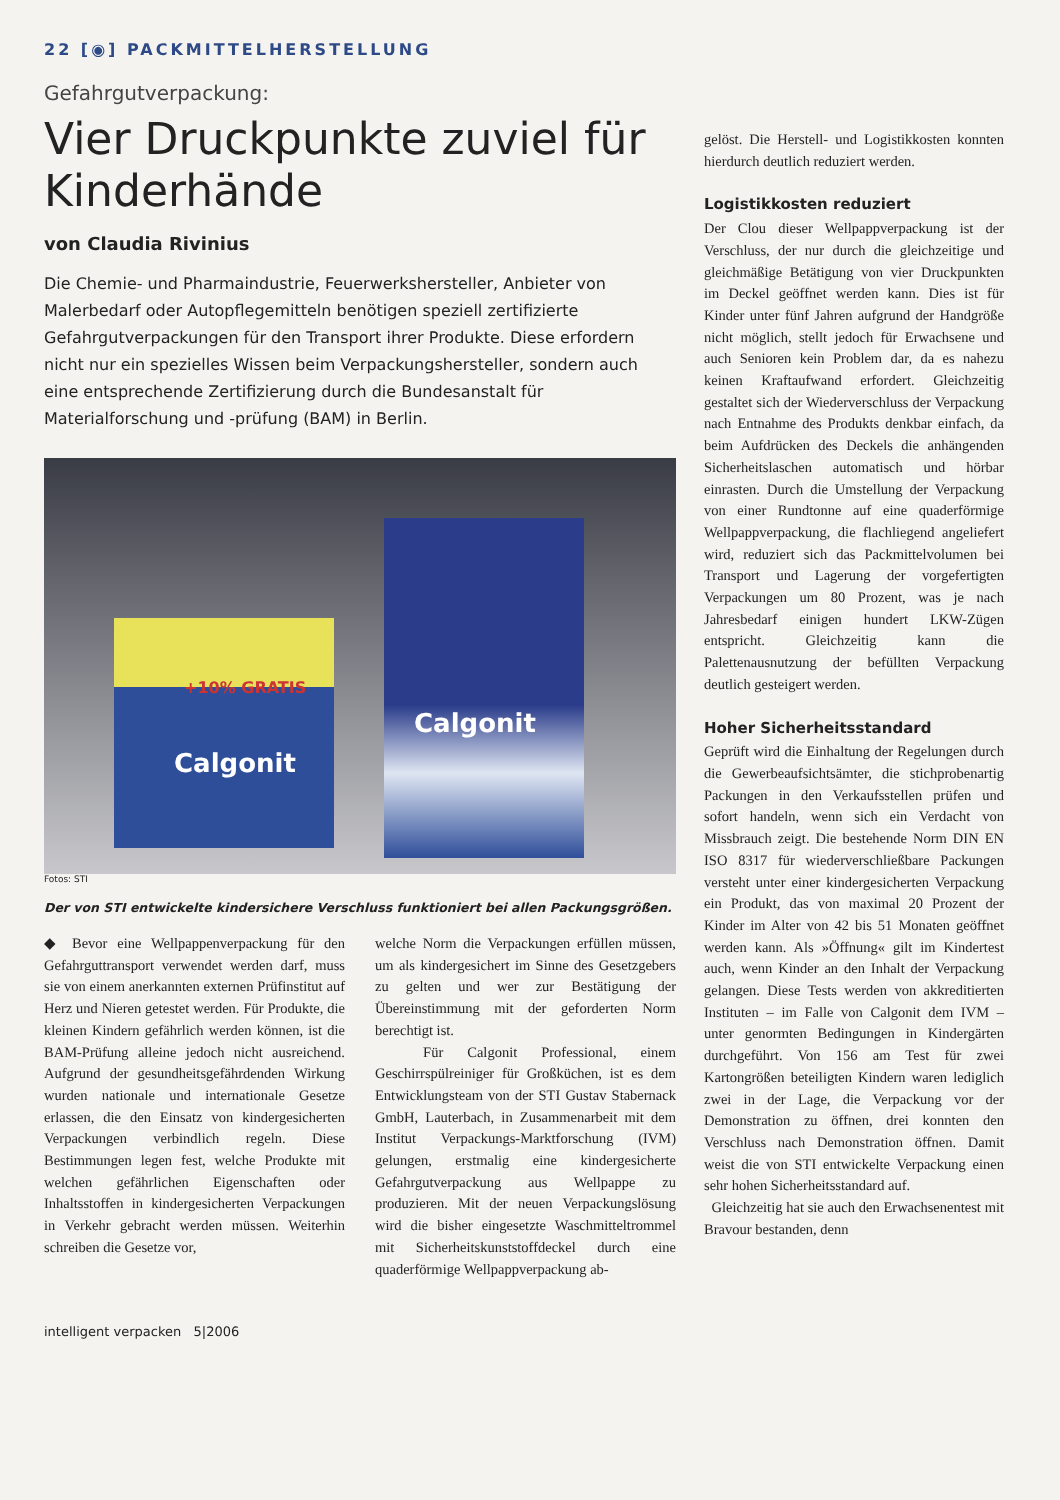22 [◉] PACKMITTELHERSTELLUNG
Gefahrgutverpackung:
Vier Druckpunkte zuviel für Kinderhände
von Claudia Rivinius
Die Chemie- und Pharmaindustrie, Feuerwerkshersteller, Anbieter von Malerbedarf oder Autopflegemitteln benötigen speziell zertifizierte Gefahrgutverpackungen für den Transport ihrer Produkte. Diese erfordern nicht nur ein spezielles Wissen beim Verpackungshersteller, sondern auch eine entsprechende Zertifizierung durch die Bundesanstalt für Materialforschung und -prüfung (BAM) in Berlin.
Calgonit
+10% GRATIS
Calgonit
Fotos: STI
Der von STI entwickelte kindersichere Verschluss funktioniert bei allen Packungsgrößen.
◆ Bevor eine Wellpappenverpackung für den Gefahrguttransport verwendet werden darf, muss sie von einem anerkannten externen Prüfinstitut auf Herz und Nieren getestet werden. Für Produkte, die kleinen Kindern gefährlich werden können, ist die BAM-Prüfung alleine jedoch nicht ausreichend. Aufgrund der gesundheitsgefährdenden Wirkung wurden nationale und internationale Gesetze erlassen, die den Einsatz von kindergesicherten Verpackungen verbindlich regeln. Diese Bestimmungen legen fest, welche Produkte mit welchen gefährlichen Eigenschaften oder Inhaltsstoffen in kindergesicherten Verpackungen in Verkehr gebracht werden müssen. Weiterhin schreiben die Gesetze vor,
welche Norm die Verpackungen erfüllen müssen, um als kindergesichert im Sinne des Gesetzgebers zu gelten und wer zur Bestätigung der Übereinstimmung mit der geforderten Norm berechtigt ist.
Für Calgonit Professional, einem Geschirrspülreiniger für Großküchen, ist es dem Entwicklungsteam von der STI Gustav Stabernack GmbH, Lauterbach, in Zusammenarbeit mit dem Institut Verpackungs-Marktforschung (IVM) gelungen, erstmalig eine kindergesicherte Gefahrgutverpackung aus Wellpappe zu produzieren. Mit der neuen Verpackungslösung wird die bisher eingesetzte Waschmitteltrommel mit Sicherheitskunststoffdeckel durch eine quaderförmige Wellpappverpackung ab-
intelligent verpacken 5|2006
gelöst. Die Herstell- und Logistikkosten konnten hierdurch deutlich reduziert werden.
Logistikkosten reduziert
Der Clou dieser Wellpappverpackung ist der Verschluss, der nur durch die gleichzeitige und gleichmäßige Betätigung von vier Druckpunkten im Deckel geöffnet werden kann. Dies ist für Kinder unter fünf Jahren aufgrund der Handgröße nicht möglich, stellt jedoch für Erwachsene und auch Senioren kein Problem dar, da es nahezu keinen Kraftaufwand erfordert. Gleichzeitig gestaltet sich der Wiederverschluss der Verpackung nach Entnahme des Produkts denkbar einfach, da beim Aufdrücken des Deckels die anhängenden Sicherheitslaschen automatisch und hörbar einrasten. Durch die Umstellung der Verpackung von einer Rundtonne auf eine quaderförmige Wellpappverpackung, die flachliegend angeliefert wird, reduziert sich das Packmittelvolumen bei Transport und Lagerung der vorgefertigten Verpackungen um 80 Prozent, was je nach Jahresbedarf einigen hundert LKW-Zügen entspricht. Gleichzeitig kann die Palettenausnutzung der befüllten Verpackung deutlich gesteigert werden.
Hoher Sicherheitsstandard
Geprüft wird die Einhaltung der Regelungen durch die Gewerbeaufsichtsämter, die stichprobenartig Packungen in den Verkaufsstellen prüfen und sofort handeln, wenn sich ein Verdacht von Missbrauch zeigt. Die bestehende Norm DIN EN ISO 8317 für wiederverschließbare Packungen versteht unter einer kindergesicherten Verpackung ein Produkt, das von maximal 20 Prozent der Kinder im Alter von 42 bis 51 Monaten geöffnet werden kann. Als »Öffnung« gilt im Kindertest auch, wenn Kinder an den Inhalt der Verpackung gelangen. Diese Tests werden von akkreditierten Instituten – im Falle von Calgonit dem IVM – unter genormten Bedingungen in Kindergärten durchgeführt. Von 156 am Test für zwei Kartongrößen beteiligten Kindern waren lediglich zwei in der Lage, die Verpackung vor der Demonstration zu öffnen, drei konnten den Verschluss nach Demonstration öffnen. Damit weist die von STI entwickelte Verpackung einen sehr hohen Sicherheitsstandard auf.
Gleichzeitig hat sie auch den Erwachsenentest mit Bravour bestanden, denn